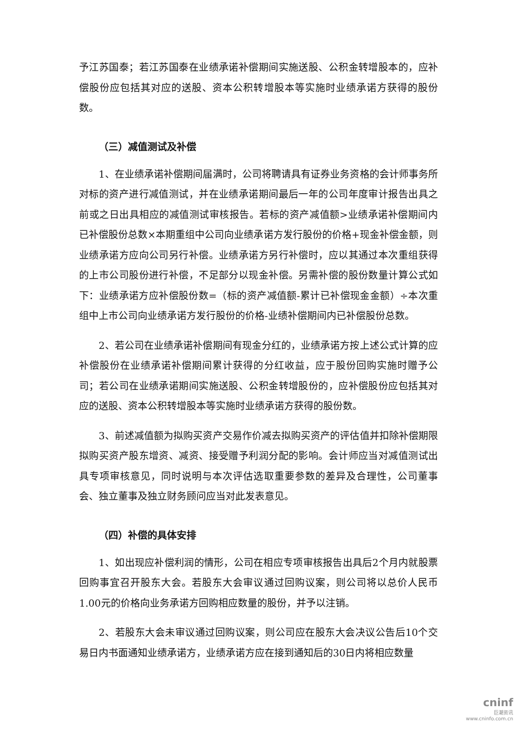予江苏国泰；若江苏国泰在业绩承诺补偿期间实施送股、公积金转增股本的，应补偿股份应包括其对应的送股、资本公积转增股本等实施时业绩承诺方获得的股份数。
（三）减值测试及补偿
1、在业绩承诺补偿期间届满时，公司将聘请具有证券业务资格的会计师事务所对标的资产进行减值测试，并在业绩承诺期间最后一年的公司年度审计报告出具之前或之日出具相应的减值测试审核报告。若标的资产减值额>业绩承诺补偿期间内已补偿股份总数×本期重组中公司向业绩承诺方发行股份的价格+现金补偿金额，则业绩承诺方应向公司另行补偿。业绩承诺方另行补偿时，应以其通过本次重组获得的上市公司股份进行补偿，不足部分以现金补偿。另需补偿的股份数量计算公式如下：业绩承诺方应补偿股份数=（标的资产减值额-累计已补偿现金金额）÷本次重组中上市公司向业绩承诺方发行股份的价格-业绩补偿期间内已补偿股份总数。
2、若公司在业绩承诺补偿期间有现金分红的，业绩承诺方按上述公式计算的应补偿股份在业绩承诺补偿期间累计获得的分红收益，应于股份回购实施时赠予公司；若公司在业绩承诺期间实施送股、公积金转增股份的，应补偿股份应包括其对应的送股、资本公积转增股本等实施时业绩承诺方获得的股份数。
3、前述减值额为拟购买资产交易作价减去拟购买资产的评估值并扣除补偿期限拟购买资产股东增资、减资、接受赠予利润分配的影响。会计师应当对减值测试出具专项审核意见，同时说明与本次评估选取重要参数的差异及合理性，公司董事会、独立董事及独立财务顾问应当对此发表意见。
（四）补偿的具体安排
1、如出现应补偿利润的情形，公司在相应专项审核报告出具后2个月内就股票回购事宜召开股东大会。若股东大会审议通过回购议案，则公司将以总价人民币1.00元的价格向业务承诺方回购相应数量的股份，并予以注销。
2、若股东大会未审议通过回购议案，则公司应在股东大会决议公告后10个交易日内书面通知业绩承诺方，业绩承诺方应在接到通知后的30日内将相应数量
cninf
巨潮资讯
www.cninfo.com.cn